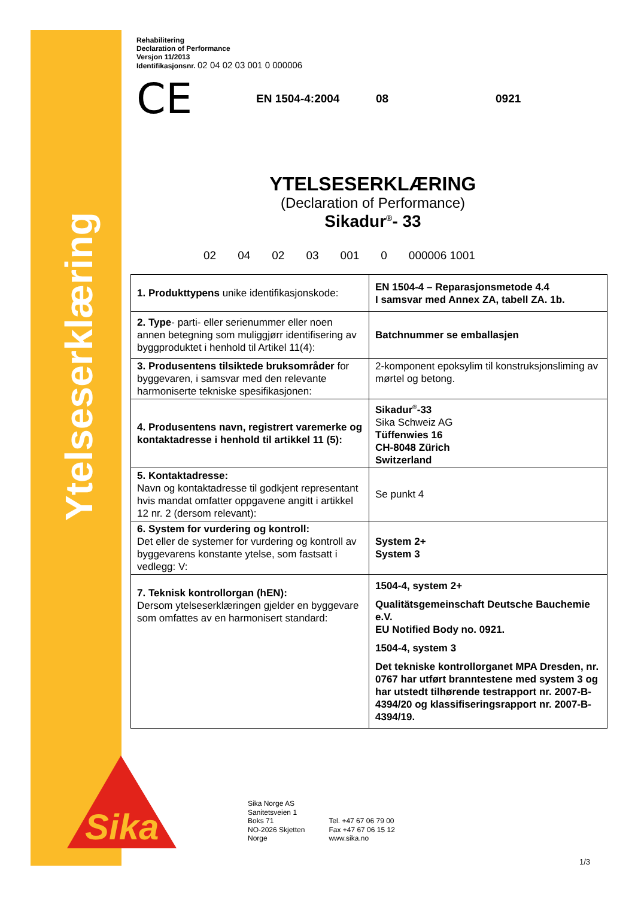Ytelseserklæring
Sika
Rehabilitering
Declaration of Performance
Versjon 11/2013
Identifikasjonsnr. 02 04 02 03 001 0 000006
CE EN 1504-4:2004 08 0921
YTELSESERKLÆRING
(Declaration of Performance)
Sikadur<sup>®</sup>- 33
02 04 02 03 001 0 000006 1001
| 1. Produkttypens unike identifikasjonskode: | EN 1504-4 – Reparasjonsmetode 4.4 I samsvar med Annex ZA, tabell ZA. 1b. |
| 2. Type - parti- eller serienummer eller noen annen betegning som muliggjørr identifisering av byggproduktet i henhold til Artikel 11(4): | Batchnummer se emballasjen |
| 3. Produsentens tilsiktede bruksområder for byggevaren, i samsvar med den relevante harmoniserte tekniske spesifikasjonen: | 2-komponent epoksylim til konstruksjonsliming av mørtel og betong. |
| 4. Produsentens navn, registrert varemerke og kontaktadresse i henhold til artikkel 11 (5): | Sikadur<sup>®</sup>-33 Sika Schweiz AG Tüffenwies 16 CH-8048 Zürich Switzerland |
| 5. Kontaktadresse: Navn og kontaktadresse til godkjent representant hvis mandat omfatter oppgavene angitt i artikkel 12 nr. 2 (dersom relevant): | Se punkt 4 |
| 6. System for vurdering og kontroll: Det eller de systemer for vurdering og kontroll av byggevarens konstante ytelse, som fastsatt i vedlegg: V: | System 2+ System 3 |
| 7. Teknisk kontrollorgan (hEN): Dersom ytelseserklæringen gjelder en byggevare som omfattes av en harmonisert standard: | 1504-4, system 2+ Qualitätsgemeinschaft Deutsche Bauchemie e.V. EU Notified Body no. 0921. 1504-4, system 3 Det tekniske kontrollorganet MPA Dresden, nr. 0767 har utført branntestene med system 3 og har utstedt tilhørende testrapport nr. 2007-B-4394/20 og klassifiseringsrapport nr. 2007-B-4394/19. |
Sika Norge AS
Sanitetsveien 1
Boks 71
NO-2026 Skjetten
Norge
Tel. +47 67 06 79 00
Fax +47 67 06 15 12
www.sika.no
1/3